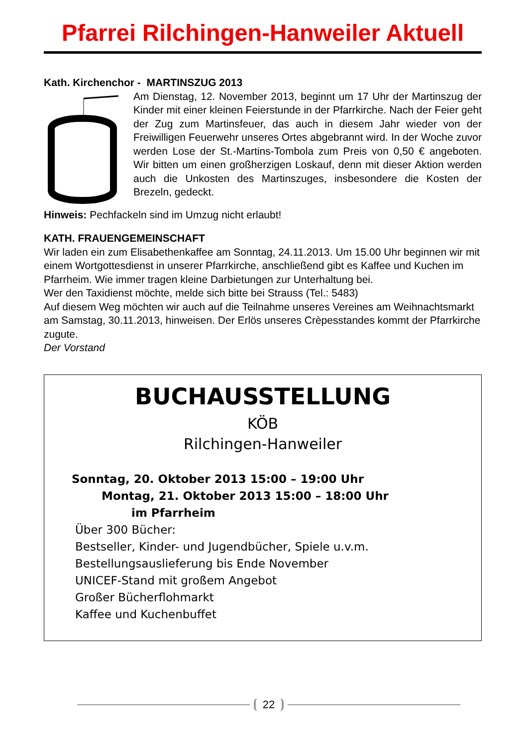Pfarrei Rilchingen-Hanweiler Aktuell
Kath. Kirchenchor - MARTINSZUG 2013
Am Dienstag, 12. November 2013, beginnt um 17 Uhr der Martinszug der Kinder mit einer kleinen Feierstunde in der Pfarrkirche. Nach der Feier geht der Zug zum Martinsfeuer, das auch in diesem Jahr wieder von der Freiwilligen Feuerwehr unseres Ortes abgebrannt wird. In der Woche zuvor werden Lose der St.-Martins-Tombola zum Preis von 0,50 € angeboten. Wir bitten um einen großherzigen Loskauf, denn mit dieser Aktion werden auch die Unkosten des Martinszuges, insbesondere die Kosten der Brezeln, gedeckt.
Hinweis: Pechfackeln sind im Umzug nicht erlaubt!
KATH. FRAUENGEMEINSCHAFT
Wir laden ein zum Elisabethenkaffee am Sonntag, 24.11.2013. Um 15.00 Uhr beginnen wir mit einem Wortgottesdienst in unserer Pfarrkirche, anschließend gibt es Kaffee und Kuchen im Pfarrheim. Wie immer tragen kleine Darbietungen zur Unterhaltung bei.
Wer den Taxidienst möchte, melde sich bitte bei Strauss (Tel.: 5483)
Auf diesem Weg möchten wir auch auf die Teilnahme unseres Vereines am Weihnachtsmarkt am Samstag, 30.11.2013, hinweisen. Der Erlös unseres Crèpesstandes kommt der Pfarrkirche zugute.
Der Vorstand
BUCHAUSSTELLUNG
KÖB
Rilchingen-Hanweiler
Sonntag, 20. Oktober 2013 15:00 – 19:00 Uhr
Montag, 21. Oktober 2013 15:00 – 18:00 Uhr
im Pfarrheim
Über 300 Bücher:
Bestseller, Kinder- und Jugendbücher, Spiele u.v.m.
Bestellungsauslieferung bis Ende November
UNICEF-Stand mit großem Angebot
Großer Bücherflohmarkt
Kaffee und Kuchenbuffet
22